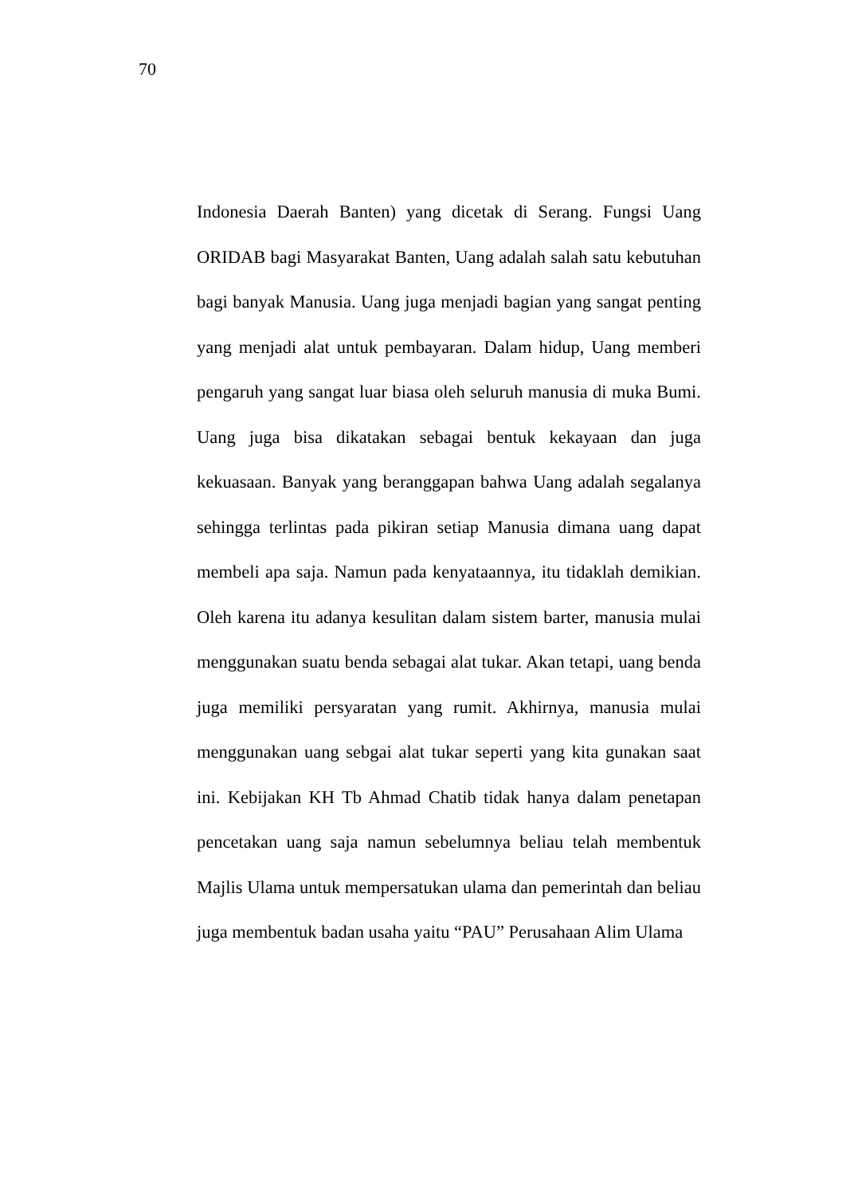70
Indonesia Daerah Banten) yang dicetak di Serang. Fungsi Uang ORIDAB bagi Masyarakat Banten, Uang adalah salah satu kebutuhan bagi banyak Manusia. Uang juga menjadi bagian yang sangat penting yang menjadi alat untuk pembayaran. Dalam hidup, Uang memberi pengaruh yang sangat luar biasa oleh seluruh manusia di muka Bumi. Uang juga bisa dikatakan sebagai bentuk kekayaan dan juga kekuasaan. Banyak yang beranggapan bahwa Uang adalah segalanya sehingga terlintas pada pikiran setiap Manusia dimana uang dapat membeli apa saja. Namun pada kenyataannya, itu tidaklah demikian. Oleh karena itu adanya kesulitan dalam sistem barter, manusia mulai menggunakan suatu benda sebagai alat tukar. Akan tetapi, uang benda juga memiliki persyaratan yang rumit. Akhirnya, manusia mulai menggunakan uang sebgai alat tukar seperti yang kita gunakan saat ini. Kebijakan KH Tb Ahmad Chatib tidak hanya dalam penetapan pencetakan uang saja namun sebelumnya beliau telah membentuk Majlis Ulama untuk mempersatukan ulama dan pemerintah dan beliau juga membentuk badan usaha yaitu “PAU” Perusahaan Alim Ulama